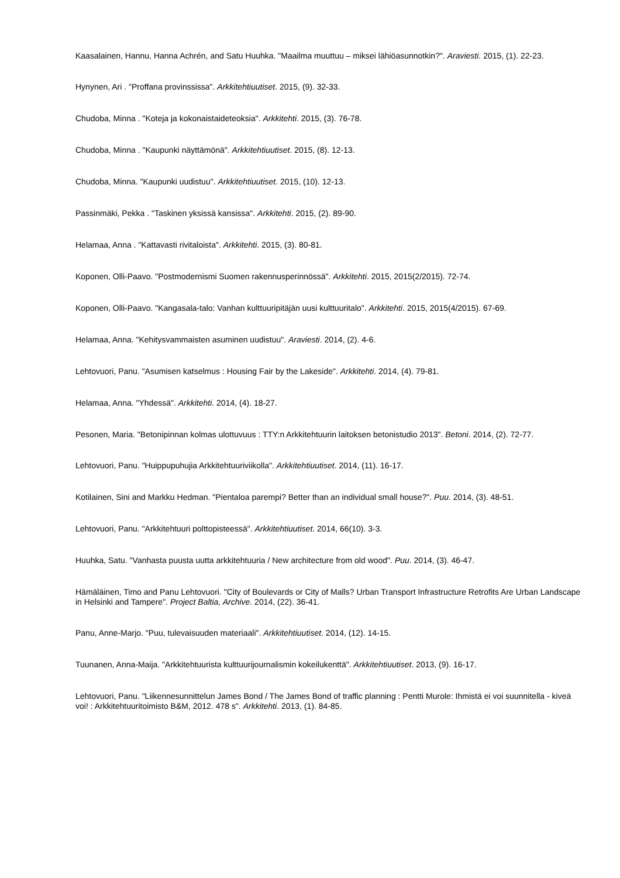Kaasalainen, Hannu, Hanna Achrén, and Satu Huuhka. "Maailma muuttuu – miksei lähiöasunnotkin?". Araviesti. 2015, (1). 22-23.
Hynynen, Ari . "Proffana provinssissa". Arkkitehtiuutiset. 2015, (9). 32-33.
Chudoba, Minna . "Koteja ja kokonaistaideteoksia". Arkkitehti. 2015, (3). 76-78.
Chudoba, Minna . "Kaupunki näyttämönä". Arkkitehtiuutiset. 2015, (8). 12-13.
Chudoba, Minna. "Kaupunki uudistuu". Arkkitehtiuutiset. 2015, (10). 12-13.
Passinmäki, Pekka . "Taskinen yksissä kansissa". Arkkitehti. 2015, (2). 89-90.
Helamaa, Anna . "Kattavasti rivitaloista". Arkkitehti. 2015, (3). 80-81.
Koponen, Olli-Paavo. "Postmodernismi Suomen rakennusperinnössä". Arkkitehti. 2015, 2015(2/2015). 72-74.
Koponen, Olli-Paavo. "Kangasala-talo: Vanhan kulttuuripitäjän uusi kulttuuritalo". Arkkitehti. 2015, 2015(4/2015). 67-69.
Helamaa, Anna. "Kehitysvammaisten asuminen uudistuu". Araviesti. 2014, (2). 4-6.
Lehtovuori, Panu. "Asumisen katselmus : Housing Fair by the Lakeside". Arkkitehti. 2014, (4). 79-81.
Helamaa, Anna. "Yhdessä". Arkkitehti. 2014, (4). 18-27.
Pesonen, Maria. "Betonipinnan kolmas ulottuvuus : TTY:n Arkkitehtuurin laitoksen betonistudio 2013". Betoni. 2014, (2). 72-77.
Lehtovuori, Panu. "Huippupuhujia Arkkitehtuuriviikolla". Arkkitehtiuutiset. 2014, (11). 16-17.
Kotilainen, Sini and Markku Hedman. "Pientaloa parempi? Better than an individual small house?". Puu. 2014, (3). 48-51.
Lehtovuori, Panu. "Arkkitehtuuri polttopisteessä". Arkkitehtiuutiset. 2014, 66(10). 3-3.
Huuhka, Satu. "Vanhasta puusta uutta arkkitehtuuria / New architecture from old wood". Puu. 2014, (3). 46-47.
Hämäläinen, Timo and Panu Lehtovuori. "City of Boulevards or City of Malls? Urban Transport Infrastructure Retrofits Are Urban Landscape in Helsinki and Tampere". Project Baltia, Archive. 2014, (22). 36-41.
Panu, Anne-Marjo. "Puu, tulevaisuuden materiaali". Arkkitehtiuutiset. 2014, (12). 14-15.
Tuunanen, Anna-Maija. "Arkkitehtuurista kulttuurijournalismin kokeilukenttä". Arkkitehtiuutiset. 2013, (9). 16-17.
Lehtovuori, Panu. "Liikennesunnittelun James Bond / The James Bond of traffic planning : Pentti Murole: Ihmistä ei voi suunnitella - kiveä voi! : Arkkitehtuuritoimisto B&M, 2012. 478 s". Arkkitehti. 2013, (1). 84-85.